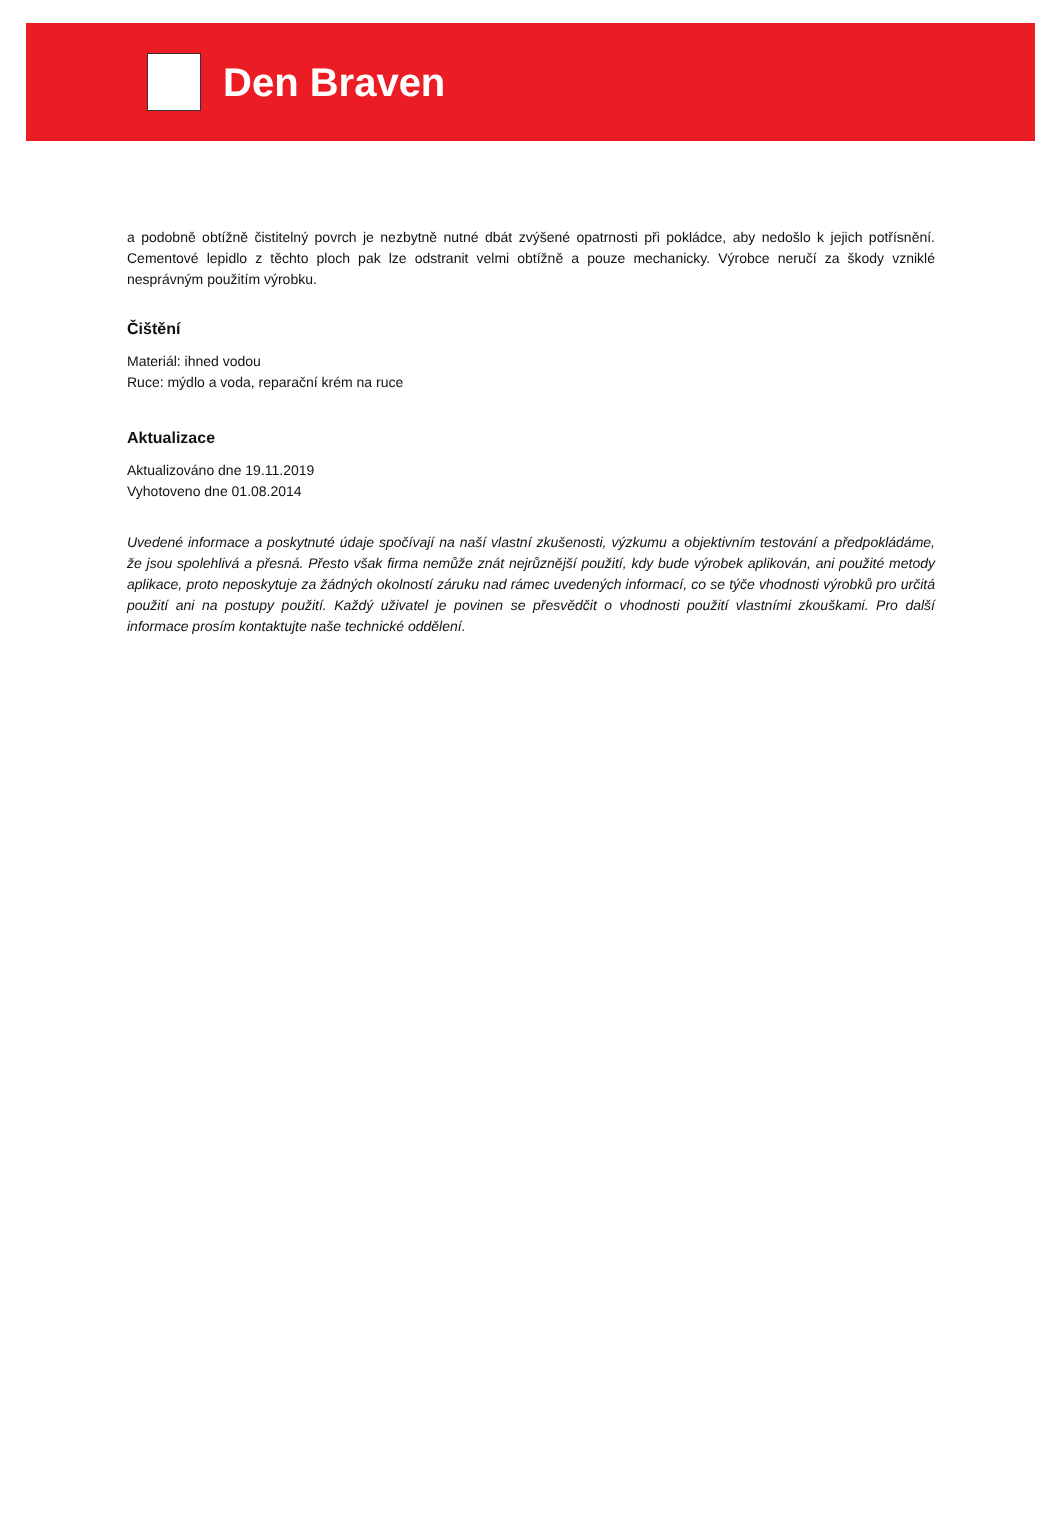Den Braven
a podobně obtížně čistitelný povrch je nezbytně nutné dbát zvýšené opatrnosti při pokládce, aby nedošlo k jejich potřísnění. Cementové lepidlo z těchto ploch pak lze odstranit velmi obtížně a pouze mechanicky. Výrobce neručí za škody vzniklé nesprávným použitím výrobku.
Čištění
Materiál: ihned vodou
Ruce: mýdlo a voda, reparační krém na ruce
Aktualizace
Aktualizováno dne 19.11.2019
Vyhotoveno dne 01.08.2014
Uvedené informace a poskytnuté údaje spočívají na naší vlastní zkušenosti, výzkumu a objektivním testování a předpokládáme, že jsou spolehlivá a přesná. Přesto však firma nemůže znát nejrůznější použití, kdy bude výrobek aplikován, ani použité metody aplikace, proto neposkytuje za žádných okolností záruku nad rámec uvedených informací, co se týče vhodnosti výrobků pro určitá použití ani na postupy použití. Každý uživatel je povinen se přesvědčit o vhodnosti použití vlastními zkouškami. Pro další informace prosím kontaktujte naše technické oddělení.